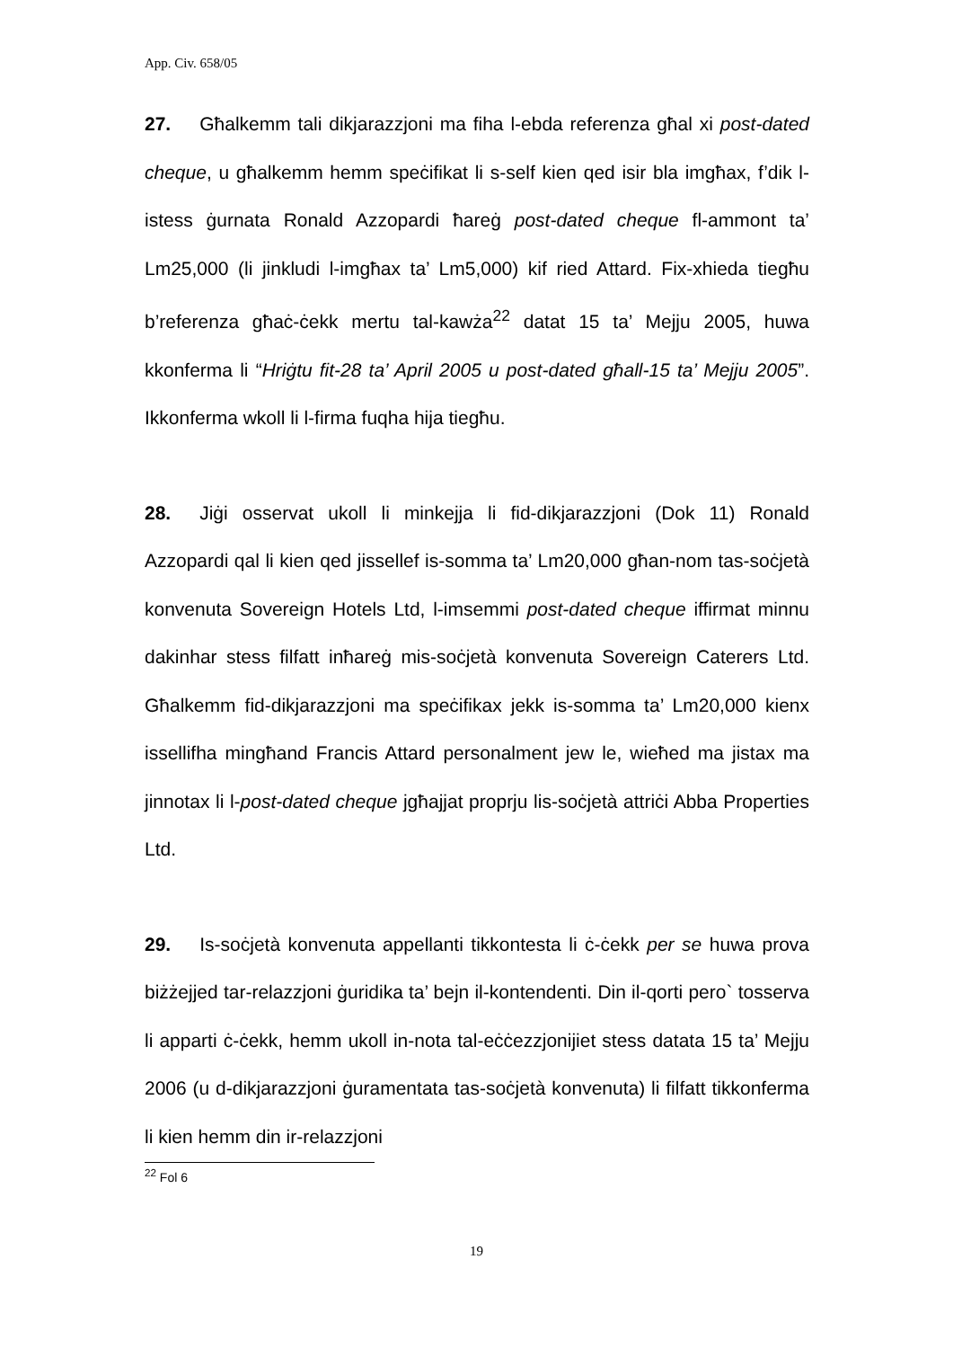App. Civ. 658/05
27. Għalkemm tali dikjarazzjoni ma fiha l-ebda referenza għal xi post-dated cheque, u għalkemm hemm speċifikat li s-self kien qed isir bla imgħax, f’dik l-istess ġurnata Ronald Azzopardi ħareġ post-dated cheque fl-ammont ta’ Lm25,000 (li jinkludi l-imgħax ta’ Lm5,000) kif ried Attard. Fix-xhieda tiegħu b’referenza għaċ-ċekk mertu tal-kawża<sup>22</sup> datat 15 ta’ Mejju 2005, huwa kkonferma li “Hriġtu fit-28 ta’ April 2005 u post-dated għall-15 ta’ Mejju 2005”. Ikkonferma wkoll li l-firma fuqha hija tiegħu.
28. Jiġi osservat ukoll li minkejja li fid-dikjarazzjoni (Dok 11) Ronald Azzopardi qal li kien qed jissellef is-somma ta’ Lm20,000 għan-nom tas-soċjetà konvenuta Sovereign Hotels Ltd, l-imsemmi post-dated cheque iffirmat minnu dakinhar stess filfatt inħareġ mis-soċjetà konvenuta Sovereign Caterers Ltd. Għalkemm fid-dikjarazzjoni ma speċifikax jekk is-somma ta’ Lm20,000 kienx issellifha mingħand Francis Attard personalment jew le, wieħed ma jistax ma jinnotax li l-post-dated cheque jgħajjat proprju lis-soċjetà attriċi Abba Properties Ltd.
29. Is-soċjetà konvenuta appellanti tikkontesta li ċ-ċekk per se huwa prova biżżejjed tar-relazzjoni ġuridika ta’ bejn il-kontendenti. Din il-qorti pero` tosserva li apparti ċ-ċekk, hemm ukoll in-nota tal-eċċezzjonijiet stess datata 15 ta’ Mejju 2006 (u d-dikjarazzjoni ġuramentata tas-soċjetà konvenuta) li filfatt tikkonferma li kien hemm din ir-relazzjoni
<sup>22</sup> Fol 6
19